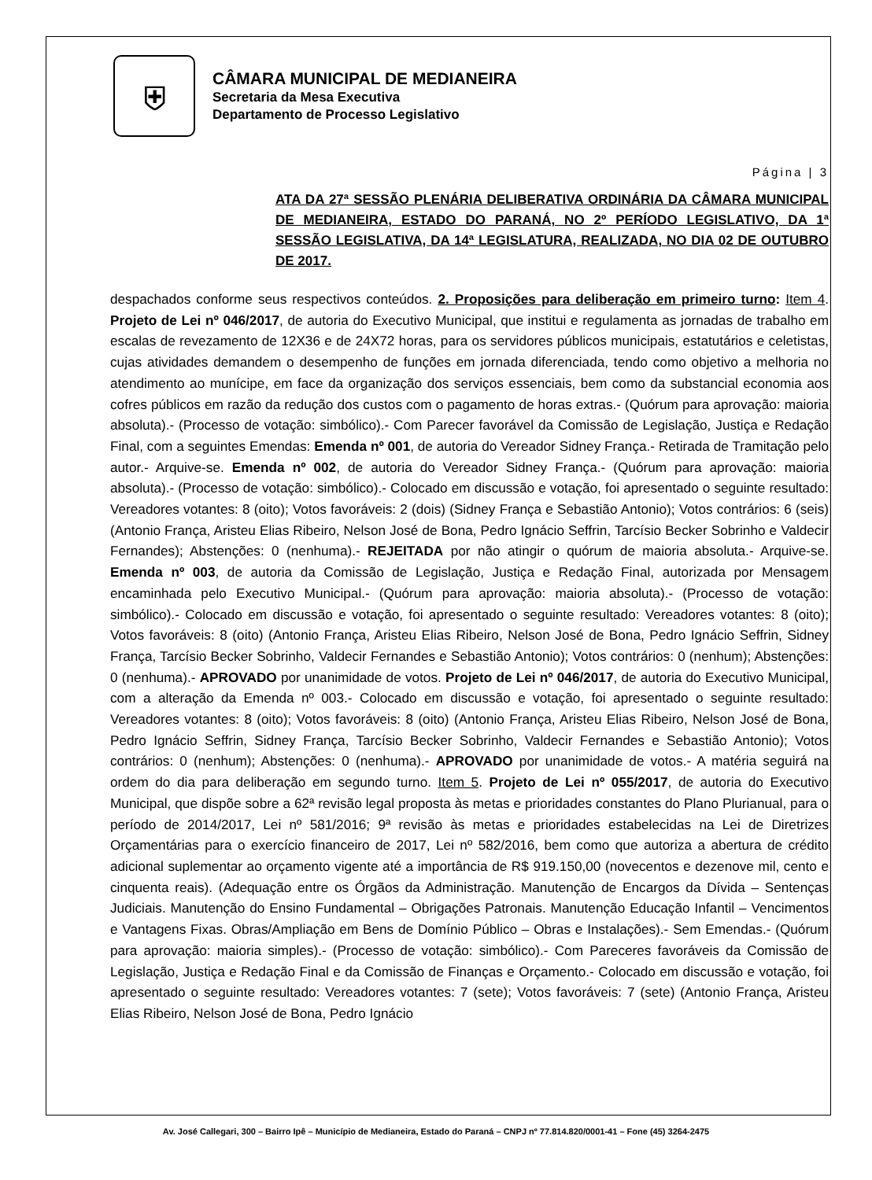⛨
CÂMARA MUNICIPAL DE MEDIANEIRA
Secretaria da Mesa Executiva
Departamento de Processo Legislativo
Página | 3
ATA DA 27ª SESSÃO PLENÁRIA DELIBERATIVA ORDINÁRIA DA CÂMARA MUNICIPAL DE MEDIANEIRA, ESTADO DO PARANÁ, NO 2º PERÍODO LEGISLATIVO, DA 1ª SESSÃO LEGISLATIVA, DA 14ª LEGISLATURA, REALIZADA, NO DIA 02 DE OUTUBRO DE 2017.
despachados conforme seus respectivos conteúdos. 2. Proposições para deliberação em primeiro turno: Item 4. Projeto de Lei nº 046/2017, de autoria do Executivo Municipal, que institui e regulamenta as jornadas de trabalho em escalas de revezamento de 12X36 e de 24X72 horas, para os servidores públicos municipais, estatutários e celetistas, cujas atividades demandem o desempenho de funções em jornada diferenciada, tendo como objetivo a melhoria no atendimento ao munícipe, em face da organização dos serviços essenciais, bem como da substancial economia aos cofres públicos em razão da redução dos custos com o pagamento de horas extras.- (Quórum para aprovação: maioria absoluta).- (Processo de votação: simbólico).- Com Parecer favorável da Comissão de Legislação, Justiça e Redação Final, com a seguintes Emendas: Emenda nº 001, de autoria do Vereador Sidney França.- Retirada de Tramitação pelo autor.- Arquive-se. Emenda nº 002, de autoria do Vereador Sidney França.- (Quórum para aprovação: maioria absoluta).- (Processo de votação: simbólico).- Colocado em discussão e votação, foi apresentado o seguinte resultado: Vereadores votantes: 8 (oito); Votos favoráveis: 2 (dois) (Sidney França e Sebastião Antonio); Votos contrários: 6 (seis) (Antonio França, Aristeu Elias Ribeiro, Nelson José de Bona, Pedro Ignácio Seffrin, Tarcísio Becker Sobrinho e Valdecir Fernandes); Abstenções: 0 (nenhuma).- REJEITADA por não atingir o quórum de maioria absoluta.- Arquive-se. Emenda nº 003, de autoria da Comissão de Legislação, Justiça e Redação Final, autorizada por Mensagem encaminhada pelo Executivo Municipal.- (Quórum para aprovação: maioria absoluta).- (Processo de votação: simbólico).- Colocado em discussão e votação, foi apresentado o seguinte resultado: Vereadores votantes: 8 (oito); Votos favoráveis: 8 (oito) (Antonio França, Aristeu Elias Ribeiro, Nelson José de Bona, Pedro Ignácio Seffrin, Sidney França, Tarcísio Becker Sobrinho, Valdecir Fernandes e Sebastião Antonio); Votos contrários: 0 (nenhum); Abstenções: 0 (nenhuma).- APROVADO por unanimidade de votos. Projeto de Lei nº 046/2017, de autoria do Executivo Municipal, com a alteração da Emenda nº 003.- Colocado em discussão e votação, foi apresentado o seguinte resultado: Vereadores votantes: 8 (oito); Votos favoráveis: 8 (oito) (Antonio França, Aristeu Elias Ribeiro, Nelson José de Bona, Pedro Ignácio Seffrin, Sidney França, Tarcísio Becker Sobrinho, Valdecir Fernandes e Sebastião Antonio); Votos contrários: 0 (nenhum); Abstenções: 0 (nenhuma).- APROVADO por unanimidade de votos.- A matéria seguirá na ordem do dia para deliberação em segundo turno. Item 5. Projeto de Lei nº 055/2017, de autoria do Executivo Municipal, que dispõe sobre a 62ª revisão legal proposta às metas e prioridades constantes do Plano Plurianual, para o período de 2014/2017, Lei nº 581/2016; 9ª revisão às metas e prioridades estabelecidas na Lei de Diretrizes Orçamentárias para o exercício financeiro de 2017, Lei nº 582/2016, bem como que autoriza a abertura de crédito adicional suplementar ao orçamento vigente até a importância de R$ 919.150,00 (novecentos e dezenove mil, cento e cinquenta reais). (Adequação entre os Órgãos da Administração. Manutenção de Encargos da Dívida – Sentenças Judiciais. Manutenção do Ensino Fundamental – Obrigações Patronais. Manutenção Educação Infantil – Vencimentos e Vantagens Fixas. Obras/Ampliação em Bens de Domínio Público – Obras e Instalações).- Sem Emendas.- (Quórum para aprovação: maioria simples).- (Processo de votação: simbólico).- Com Pareceres favoráveis da Comissão de Legislação, Justiça e Redação Final e da Comissão de Finanças e Orçamento.- Colocado em discussão e votação, foi apresentado o seguinte resultado: Vereadores votantes: 7 (sete); Votos favoráveis: 7 (sete) (Antonio França, Aristeu Elias Ribeiro, Nelson José de Bona, Pedro Ignácio
Av. José Callegari, 300 – Bairro Ipê – Município de Medianeira, Estado do Paraná – CNPJ nº 77.814.820/0001-41 – Fone (45) 3264-2475